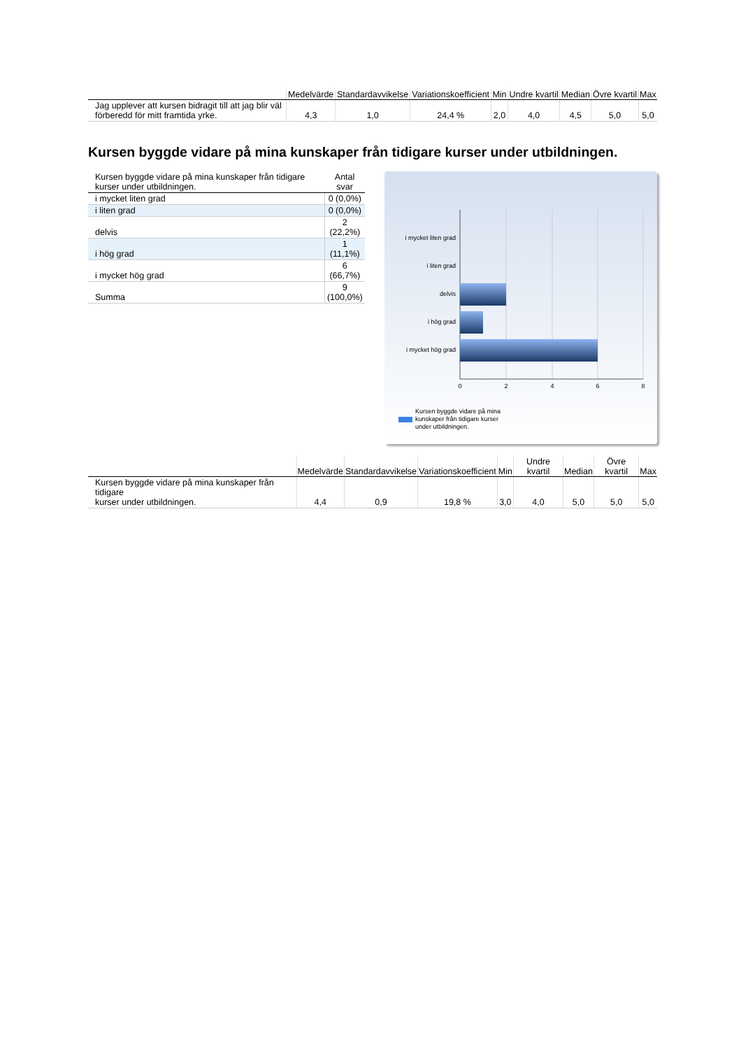| | Medelvärde | Standardavvikelse | Variationskoefficient | Min | Undre kvartil | Median | Övre kvartil | Max |
| --- | --- | --- | --- | --- | --- | --- | --- | --- |
| Jag upplever att kursen bidragit till att jag blir väl förberedd för mitt framtida yrke. | 4,3 | 1,0 | 24,4 % | 2,0 | 4,0 | 4,5 | 5,0 | 5,0 |
Kursen byggde vidare på mina kunskaper från tidigare kurser under utbildningen.
| Kursen byggde vidare på mina kunskaper från tidigare kurser under utbildningen. | Antal svar |
| --- | --- |
| i mycket liten grad | 0 (0,0%) |
| i liten grad | 0 (0,0%) |
| delvis | 2 (22,2%) |
| i hög grad | 1 (11,1%) |
| i mycket hög grad | 6 (66,7%) |
| Summa | 9 (100,0%) |
i mycket liten grad
i liten grad
delvis
i hög grad
i mycket hög grad
0
2
4
6
8
Kursen byggde vidare på mina
kunskaper från tidigare kurser
under utbildningen.
| | Medelvärde | Standardavvikelse | Variationskoefficient | Min | Undre kvartil | Median | Övre kvartil | Max |
| --- | --- | --- | --- | --- | --- | --- | --- | --- |
| Kursen byggde vidare på mina kunskaper från tidigare kurser under utbildningen. | 4,4 | 0,9 | 19,8 % | 3,0 | 4,0 | 5,0 | 5,0 | 5,0 |